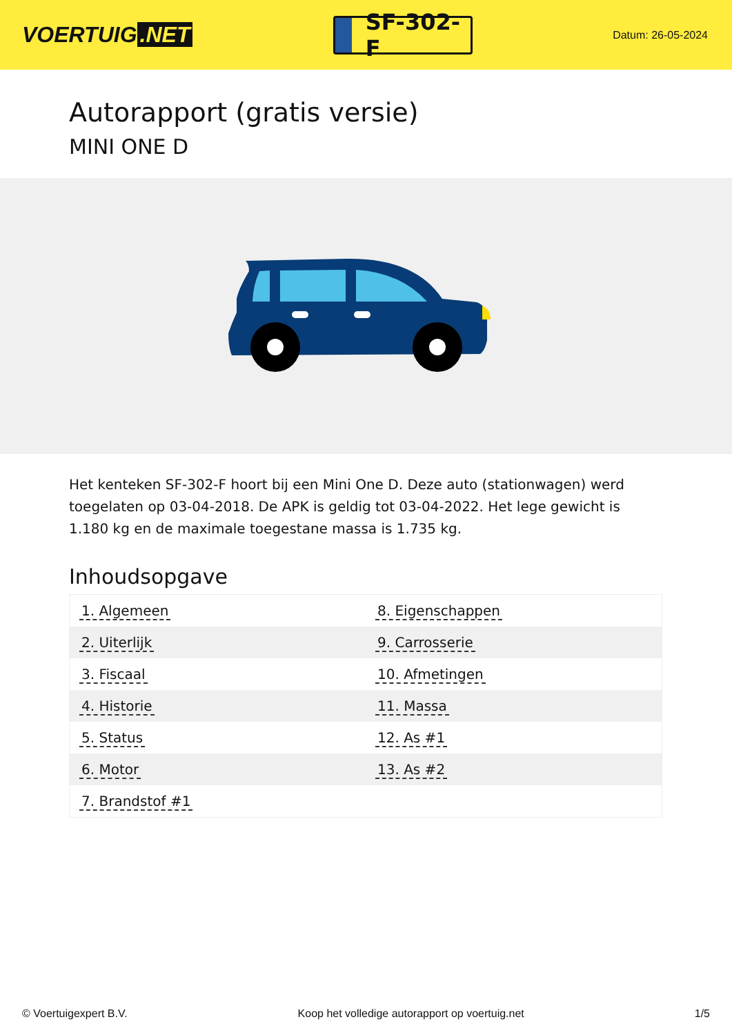VOERTUIG.NET
SF-302-F
Datum: 26-05-2024
Autorapport (gratis versie)
MINI ONE D
Het kenteken SF-302-F hoort bij een Mini One D. Deze auto (stationwagen) werd toegelaten op 03-04-2018. De APK is geldig tot 03-04-2022. Het lege gewicht is 1.180 kg en de maximale toegestane massa is 1.735 kg.
Inhoudsopgave
| 1. Algemeen | 8. Eigenschappen |
| 2. Uiterlijk | 9. Carrosserie |
| 3. Fiscaal | 10. Afmetingen |
| 4. Historie | 11. Massa |
| 5. Status | 12. As #1 |
| 6. Motor | 13. As #2 |
| 7. Brandstof #1 | |
© Voertuigexpert B.V. Koop het volledige autorapport op voertuig.net 1/5